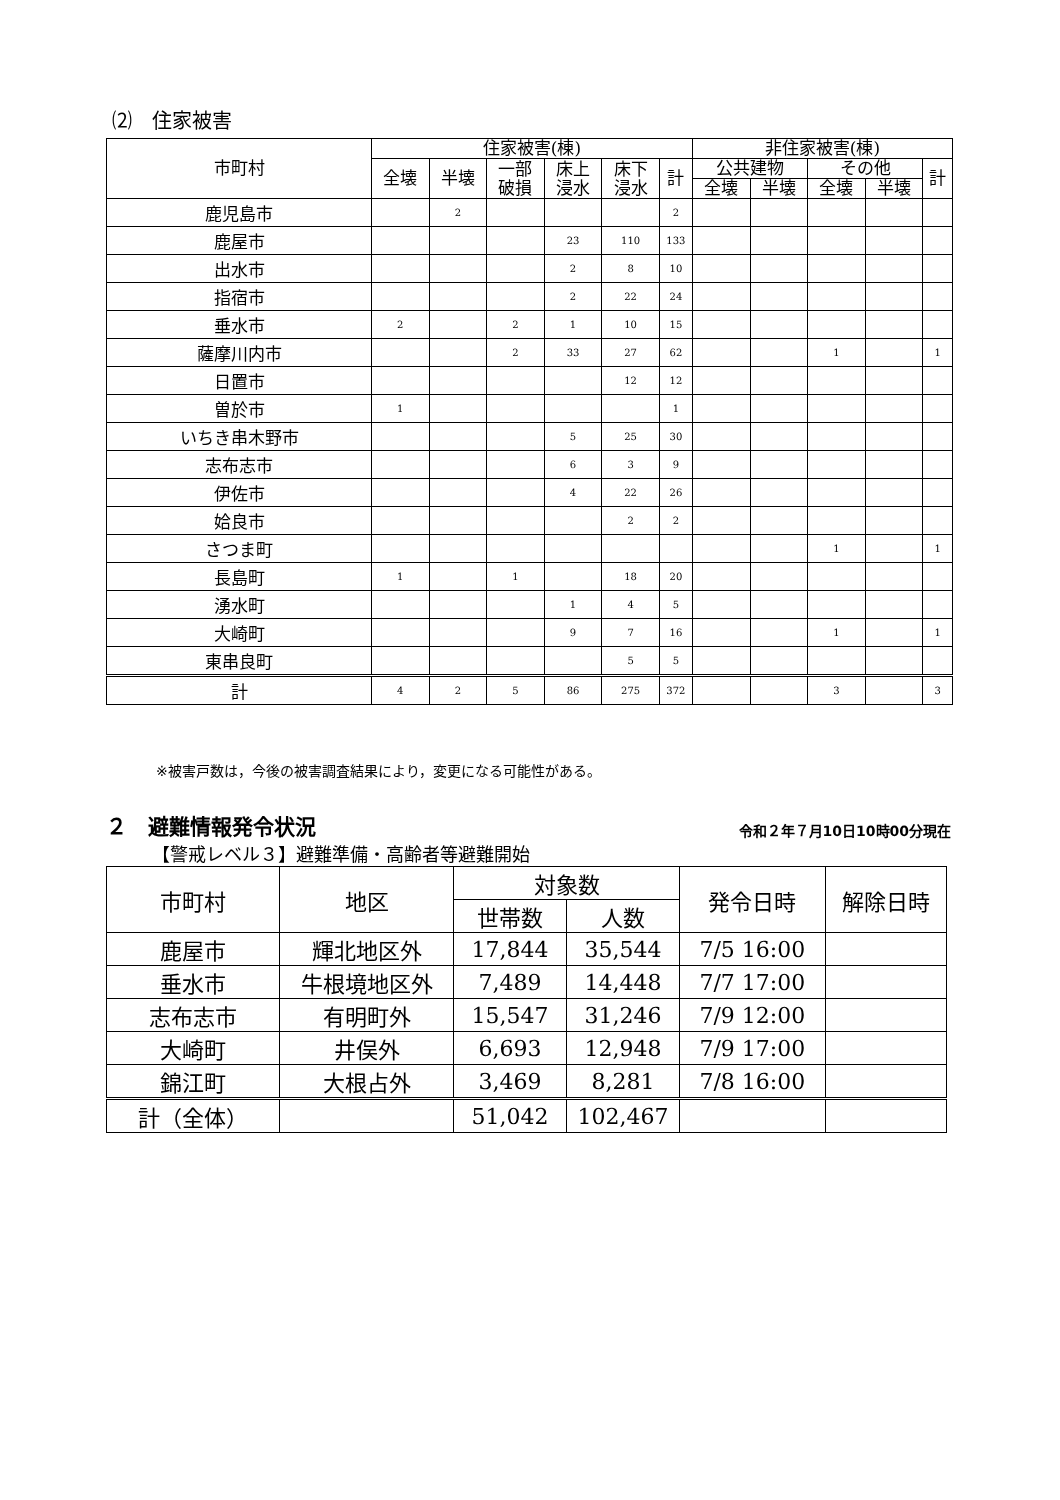⑵　住家被害
| 市町村 | 住家被害(棟) | | | | | | 非住家被害(棟) | | | | |
| --- | --- | --- | --- | --- | --- | --- | --- | --- | --- | --- | --- |
| | 全壊 | 半壊 | 一部 破損 | 床上 浸水 | 床下 浸水 | 計 | 公共建物 | | その他 | | 計 |
| | | | | | | | 全壊 | 半壊 | 全壊 | 半壊 | |
| 鹿児島市 | | 2 | | | | 2 | | | | | |
| 鹿屋市 | | | | 23 | 110 | 133 | | | | | |
| 出水市 | | | | 2 | 8 | 10 | | | | | |
| 指宿市 | | | | 2 | 22 | 24 | | | | | |
| 垂水市 | 2 | | 2 | 1 | 10 | 15 | | | | | |
| 薩摩川内市 | | | 2 | 33 | 27 | 62 | | | 1 | | 1 |
| 日置市 | | | | | 12 | 12 | | | | | |
| 曽於市 | 1 | | | | | 1 | | | | | |
| いちき串木野市 | | | | 5 | 25 | 30 | | | | | |
| 志布志市 | | | | 6 | 3 | 9 | | | | | |
| 伊佐市 | | | | 4 | 22 | 26 | | | | | |
| 姶良市 | | | | | 2 | 2 | | | | | |
| さつま町 | | | | | | | | | 1 | | 1 |
| 長島町 | 1 | | 1 | | 18 | 20 | | | | | |
| 湧水町 | | | | 1 | 4 | 5 | | | | | |
| 大崎町 | | | | 9 | 7 | 16 | | | 1 | | 1 |
| 東串良町 | | | | | 5 | 5 | | | | | |
| 計 | 4 | 2 | 5 | 86 | 275 | 372 | | | 3 | | 3 |
※被害戸数は，今後の被害調査結果により，変更になる可能性がある。
２　避難情報発令状況 令和２年７月10日10時00分現在
【警戒レベル３】避難準備・高齢者等避難開始
| 市町村 | 地区 | 対象数 | | 発令日時 | 解除日時 |
| --- | --- | --- | --- | --- | --- |
| | | 世帯数 | 人数 | | |
| 鹿屋市 | 輝北地区外 | 17,844 | 35,544 | 7/5 16:00 | |
| 垂水市 | 牛根境地区外 | 7,489 | 14,448 | 7/7 17:00 | |
| 志布志市 | 有明町外 | 15,547 | 31,246 | 7/9 12:00 | |
| 大崎町 | 井俣外 | 6,693 | 12,948 | 7/9 17:00 | |
| 錦江町 | 大根占外 | 3,469 | 8,281 | 7/8 16:00 | |
| 計（全体） | | 51,042 | 102,467 | | |